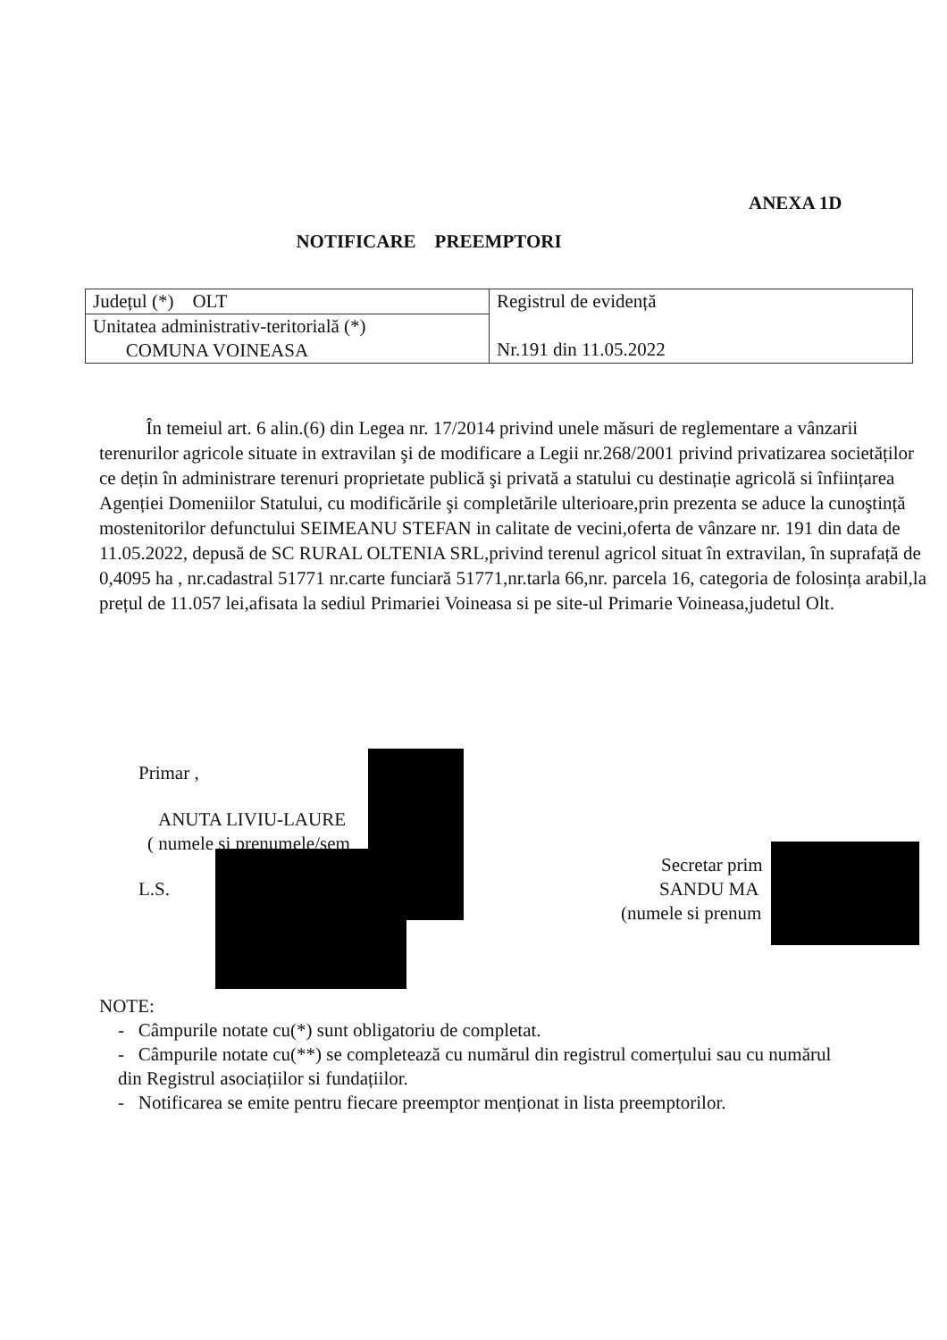ANEXA 1D
NOTIFICARE PREEMPTORI
| Județul (*) OLT | Registrul de evidență Nr.191 din 11.05.2022 |
| Unitatea administrativ-teritorială (*) COMUNA VOINEASA | |
În temeiul art. 6 alin.(6) din Legea nr. 17/2014 privind unele măsuri de reglementare a vânzarii terenurilor agricole situate in extravilan şi de modificare a Legii nr.268/2001 privind privatizarea societăților ce dețin în administrare terenuri proprietate publică şi privată a statului cu destinație agricolă si înființarea Agenției Domeniilor Statului, cu modificările şi completările ulterioare,prin prezenta se aduce la cunoştință mostenitorilor defunctului SEIMEANU STEFAN in calitate de vecini,oferta de vânzare nr. 191 din data de 11.05.2022, depusă de SC RURAL OLTENIA SRL,privind terenul agricol situat în extravilan, în suprafață de 0,4095 ha , nr.cadastral 51771 nr.carte funciară 51771,nr.tarla 66,nr. parcela 16, categoria de folosința arabil,la prețul de 11.057 lei,afisata la sediul Primariei Voineasa si pe site-ul Primarie Voineasa,judetul Olt.
Primar ,
ANUTA LIVIU-LAURE
( numele si prenumele/sem
L.S.
Secretar prim
SANDU MA
(numele si prenum
NOTE:
- Câmpurile notate cu(*) sunt obligatoriu de completat.
- Câmpurile notate cu(**) se completează cu numărul din registrul comerțului sau cu numărul
din Registrul asociațiilor si fundațiilor.
- Notificarea se emite pentru fiecare preemptor menționat in lista preemptorilor.